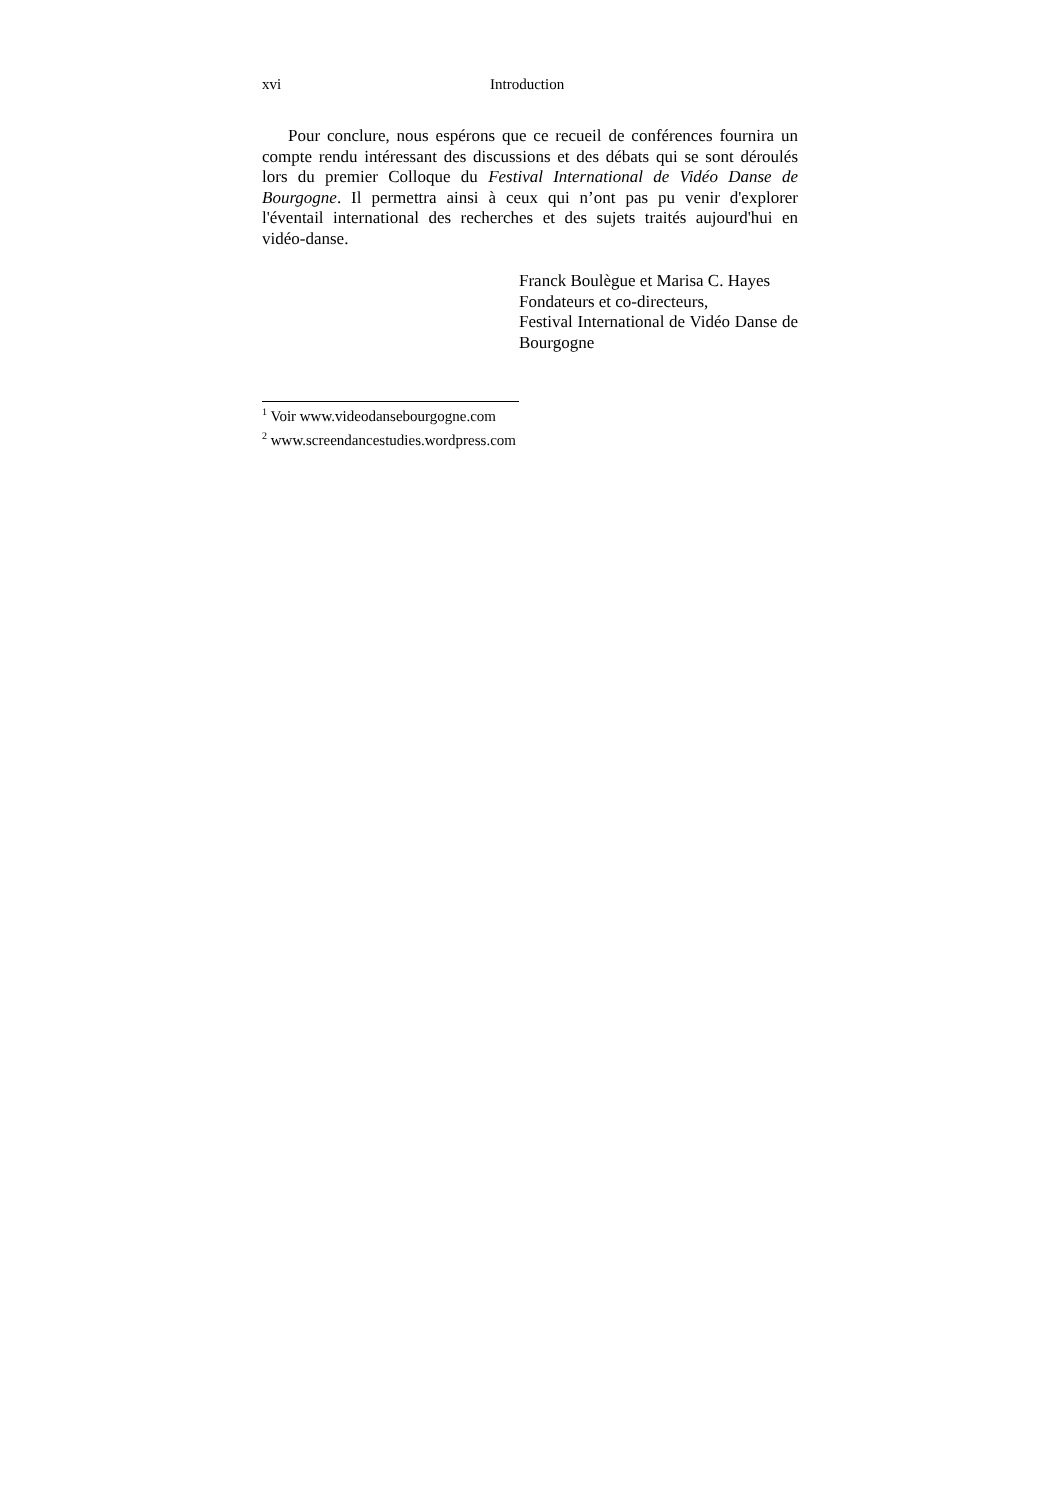xvi Introduction
Pour conclure, nous espérons que ce recueil de conférences fournira un compte rendu intéressant des discussions et des débats qui se sont déroulés lors du premier Colloque du Festival International de Vidéo Danse de Bourgogne. Il permettra ainsi à ceux qui n’ont pas pu venir d'explorer l'éventail international des recherches et des sujets traités aujourd'hui en vidéo-danse.
Franck Boulègue et Marisa C. Hayes
Fondateurs et co-directeurs,
Festival International de Vidéo Danse de Bourgogne
<sup>1</sup> Voir www.videodansebourgogne.com
<sup>2</sup> www.screendancestudies.wordpress.com